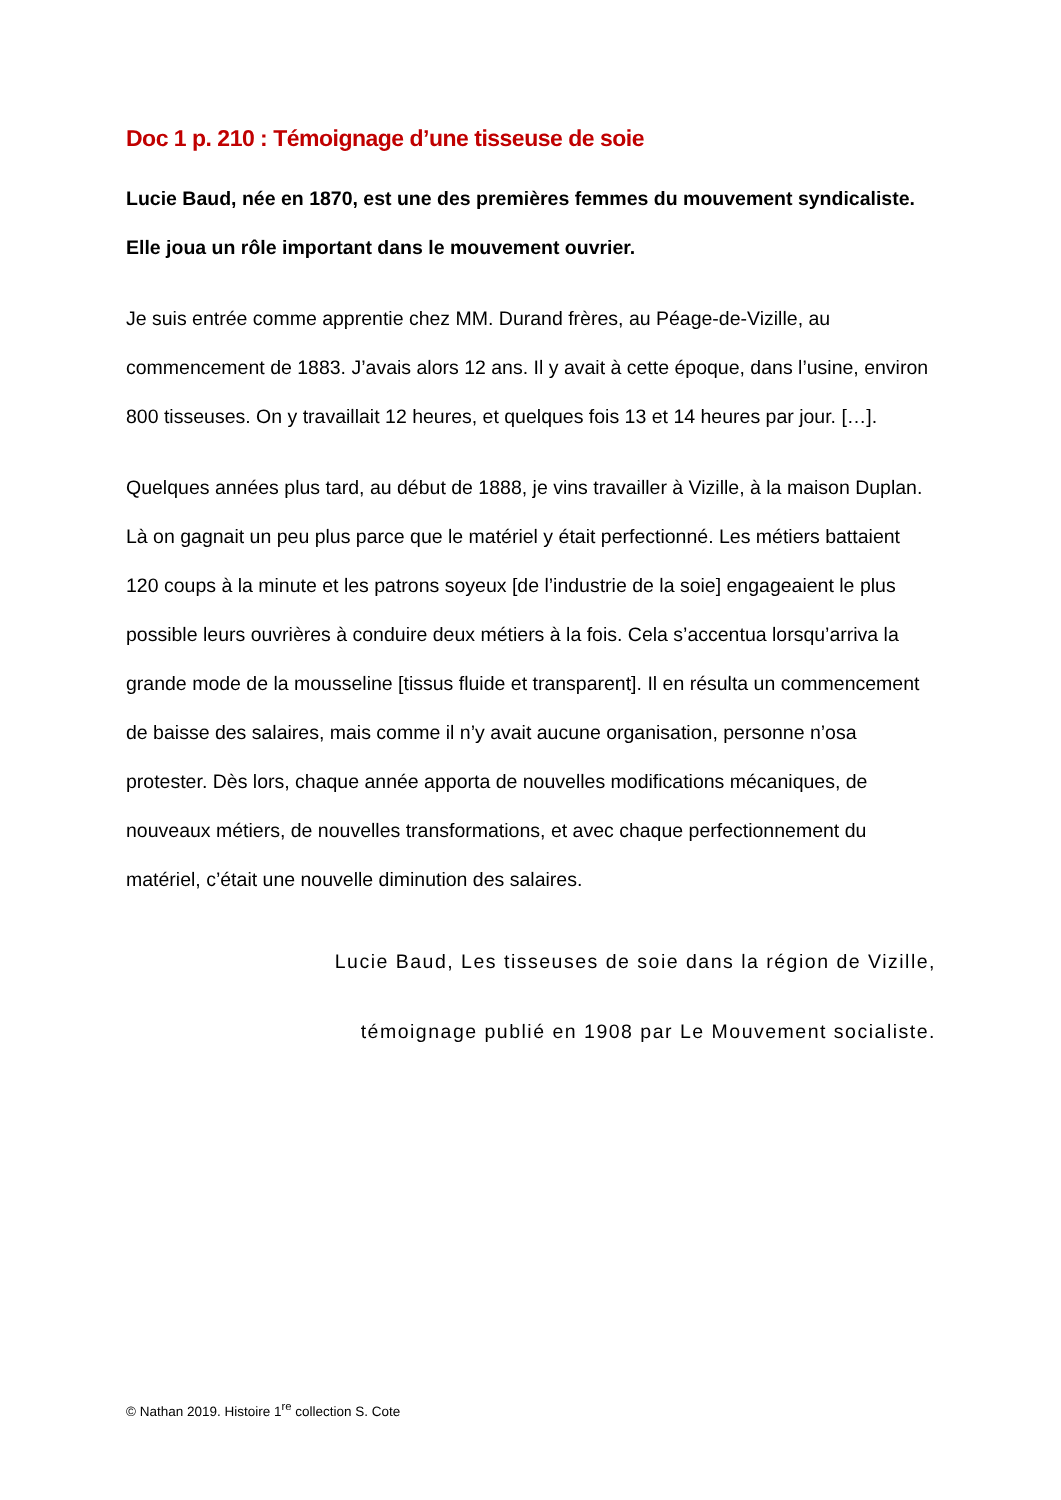Doc 1 p. 210 : Témoignage d’une tisseuse de soie
Lucie Baud, née en 1870, est une des premières femmes du mouvement syndicaliste. Elle joua un rôle important dans le mouvement ouvrier.
Je suis entrée comme apprentie chez MM. Durand frères, au Péage-de-Vizille, au commencement de 1883. J’avais alors 12 ans. Il y avait à cette époque, dans l’usine, environ 800 tisseuses. On y travaillait 12 heures, et quelques fois 13 et 14 heures par jour. […].
Quelques années plus tard, au début de 1888, je vins travailler à Vizille, à la maison Duplan. Là on gagnait un peu plus parce que le matériel y était perfectionné. Les métiers battaient 120 coups à la minute et les patrons soyeux [de l’industrie de la soie] engageaient le plus possible leurs ouvrières à conduire deux métiers à la fois. Cela s’accentua lorsqu’arriva la grande mode de la mousseline [tissus fluide et transparent]. Il en résulta un commencement de baisse des salaires, mais comme il n’y avait aucune organisation, personne n’osa protester. Dès lors, chaque année apporta de nouvelles modifications mécaniques, de nouveaux métiers, de nouvelles transformations, et avec chaque perfectionnement du matériel, c’était une nouvelle diminution des salaires.
Lucie Baud, Les tisseuses de soie dans la région de Vizille,
témoignage publié en 1908 par Le Mouvement socialiste.
© Nathan 2019. Histoire 1<sup>re</sup> collection S. Cote